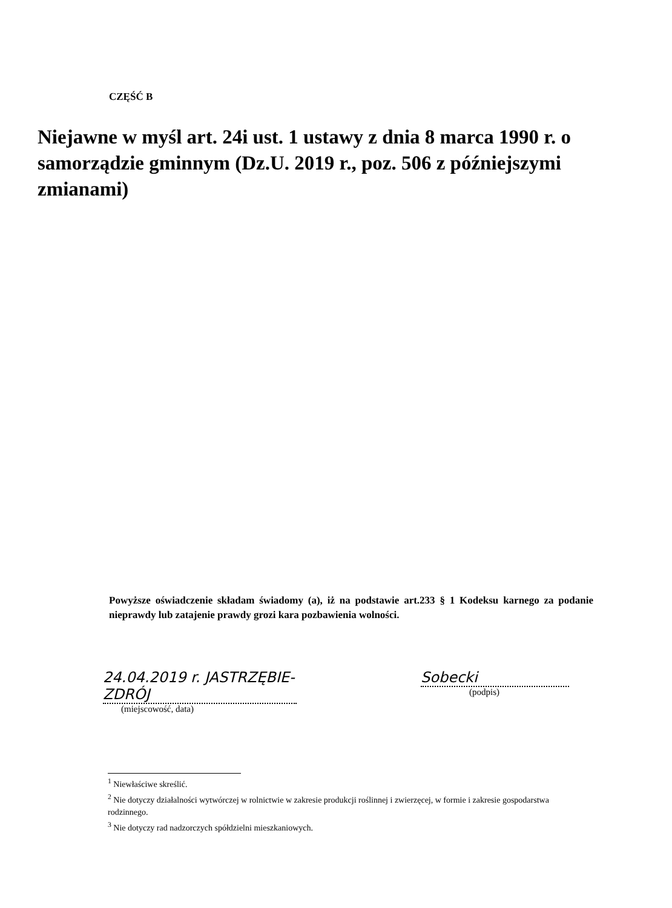CZĘŚĆ B
Niejawne w myśl art. 24i ust. 1 ustawy z dnia 8 marca 1990 r. o samorządzie gminnym (Dz.U. 2019 r., poz. 506 z późniejszymi zmianami)
Powyższe oświadczenie składam świadomy (a), iż na podstawie art.233 § 1 Kodeksu karnego za podanie nieprawdy lub zatajenie prawdy grozi kara pozbawienia wolności.
24.04.2019 r. JASTRZĘBIE-ZDRÓJ
(miejscowość, data)
Sobecki
(podpis)
<sup>1</sup> Niewłaściwe skreślić.
<sup>2</sup> Nie dotyczy działalności wytwórczej w rolnictwie w zakresie produkcji roślinnej i zwierzęcej, w formie i zakresie gospodarstwa rodzinnego.
<sup>3</sup> Nie dotyczy rad nadzorczych spółdzielni mieszkaniowych.